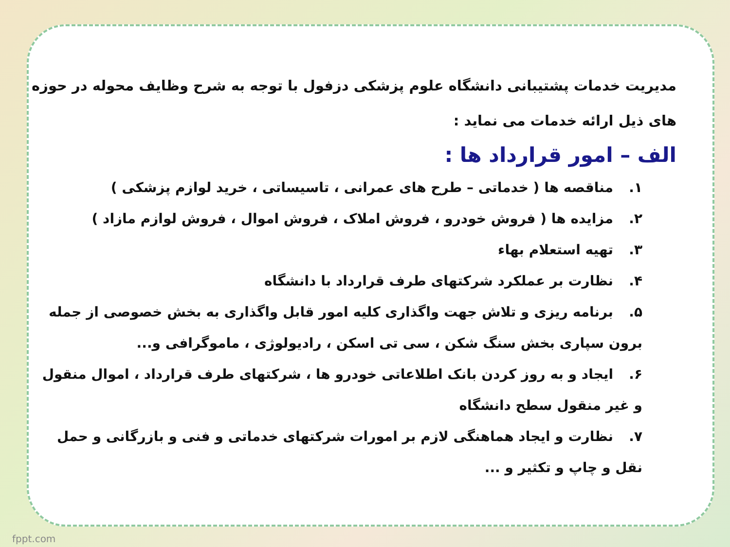مدیریت خدمات پشتیبانی دانشگاه علوم پزشکی دزفول با توجه به شرح وظایف محوله در حوزه های ذیل ارائه خدمات می نماید :
الف – امور قرارداد ها :
۱. مناقصه ها ( خدماتی – طرح های عمرانی ، تاسیساتی ، خرید لوازم پزشکی )
۲. مزایده ها ( فروش خودرو ، فروش املاک ، فروش اموال ، فروش لوازم مازاد )
۳. تهیه استعلام بهاء
۴. نظارت بر عملکرد شرکتهای طرف قرارداد با دانشگاه
۵. برنامه ریزی و تلاش جهت واگذاری کلیه امور قابل واگذاری به بخش خصوصی از جمله برون سپاری بخش سنگ شکن ، سی تی اسکن ، رادیولوژی ، ماموگرافی و...
۶. ایجاد و به روز کردن بانک اطلاعاتی خودرو ها ، شرکتهای طرف قرارداد ، اموال منقول و غیر منقول سطح دانشگاه
۷. نظارت و ایجاد هماهنگی لازم بر امورات شرکتهای خدماتی و فنی و بازرگانی و حمل نقل و چاپ و تکثیر و ...
fppt.com